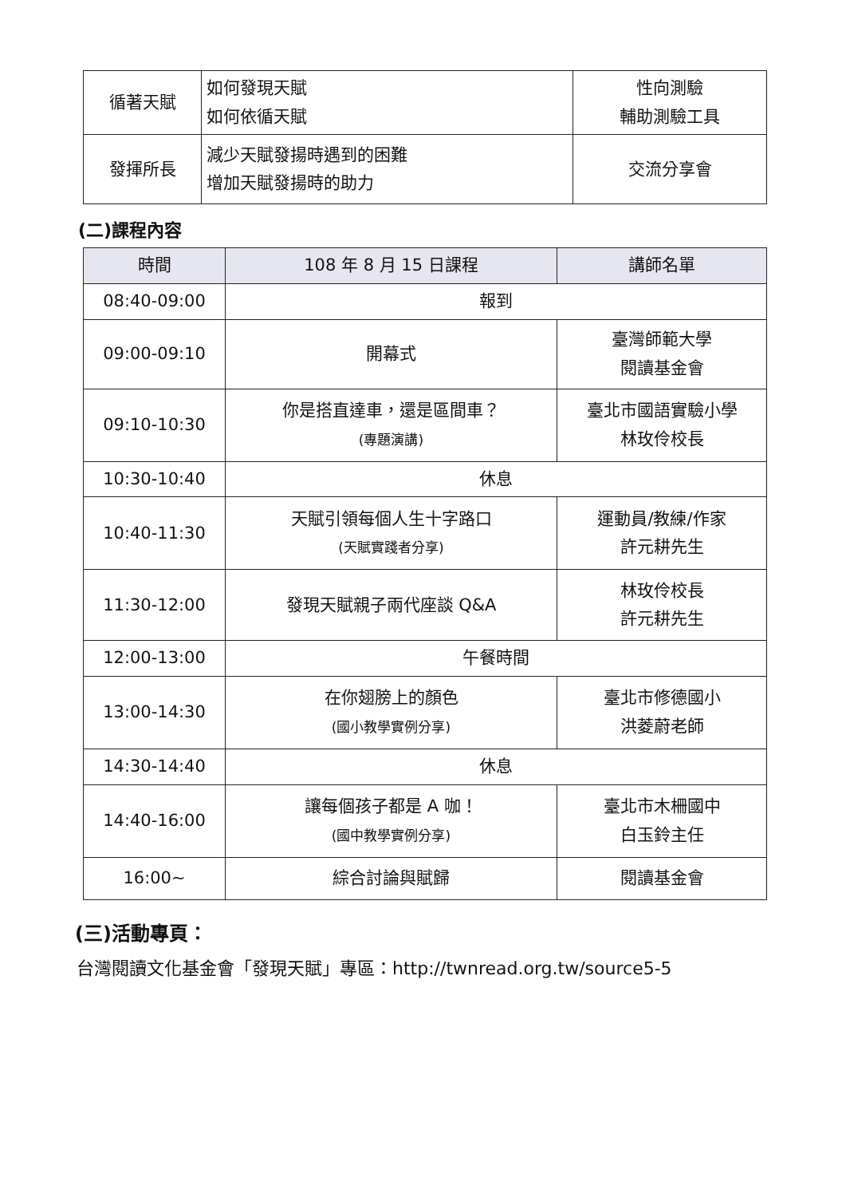| 循著天賦 | 如何發現天賦 如何依循天賦 | 性向測驗 輔助測驗工具 |
| 發揮所長 | 減少天賦發揚時遇到的困難 增加天賦發揚時的助力 | 交流分享會 |
(二)課程內容
| 時間 | 108 年 8 月 15 日課程 | 講師名單 |
| --- | --- | --- |
| 08:40-09:00 | 報到 | |
| 09:00-09:10 | 開幕式 | 臺灣師範大學 閱讀基金會 |
| 09:10-10:30 | 你是搭直達車，還是區間車？ (專題演講) | 臺北市國語實驗小學 林玫伶校長 |
| 10:30-10:40 | 休息 | |
| 10:40-11:30 | 天賦引領每個人生十字路口 (天賦實踐者分享) | 運動員/教練/作家 許元耕先生 |
| 11:30-12:00 | 發現天賦親子兩代座談 Q&A | 林玫伶校長 許元耕先生 |
| 12:00-13:00 | 午餐時間 | |
| 13:00-14:30 | 在你翅膀上的顏色 (國小教學實例分享) | 臺北市修德國小 洪菱蔚老師 |
| 14:30-14:40 | 休息 | |
| 14:40-16:00 | 讓每個孩子都是 A 咖！ (國中教學實例分享) | 臺北市木柵國中 白玉鈴主任 |
| 16:00~ | 綜合討論與賦歸 | 閱讀基金會 |
(三)活動專頁：
台灣閱讀文化基金會「發現天賦」專區：http://twnread.org.tw/source5-5